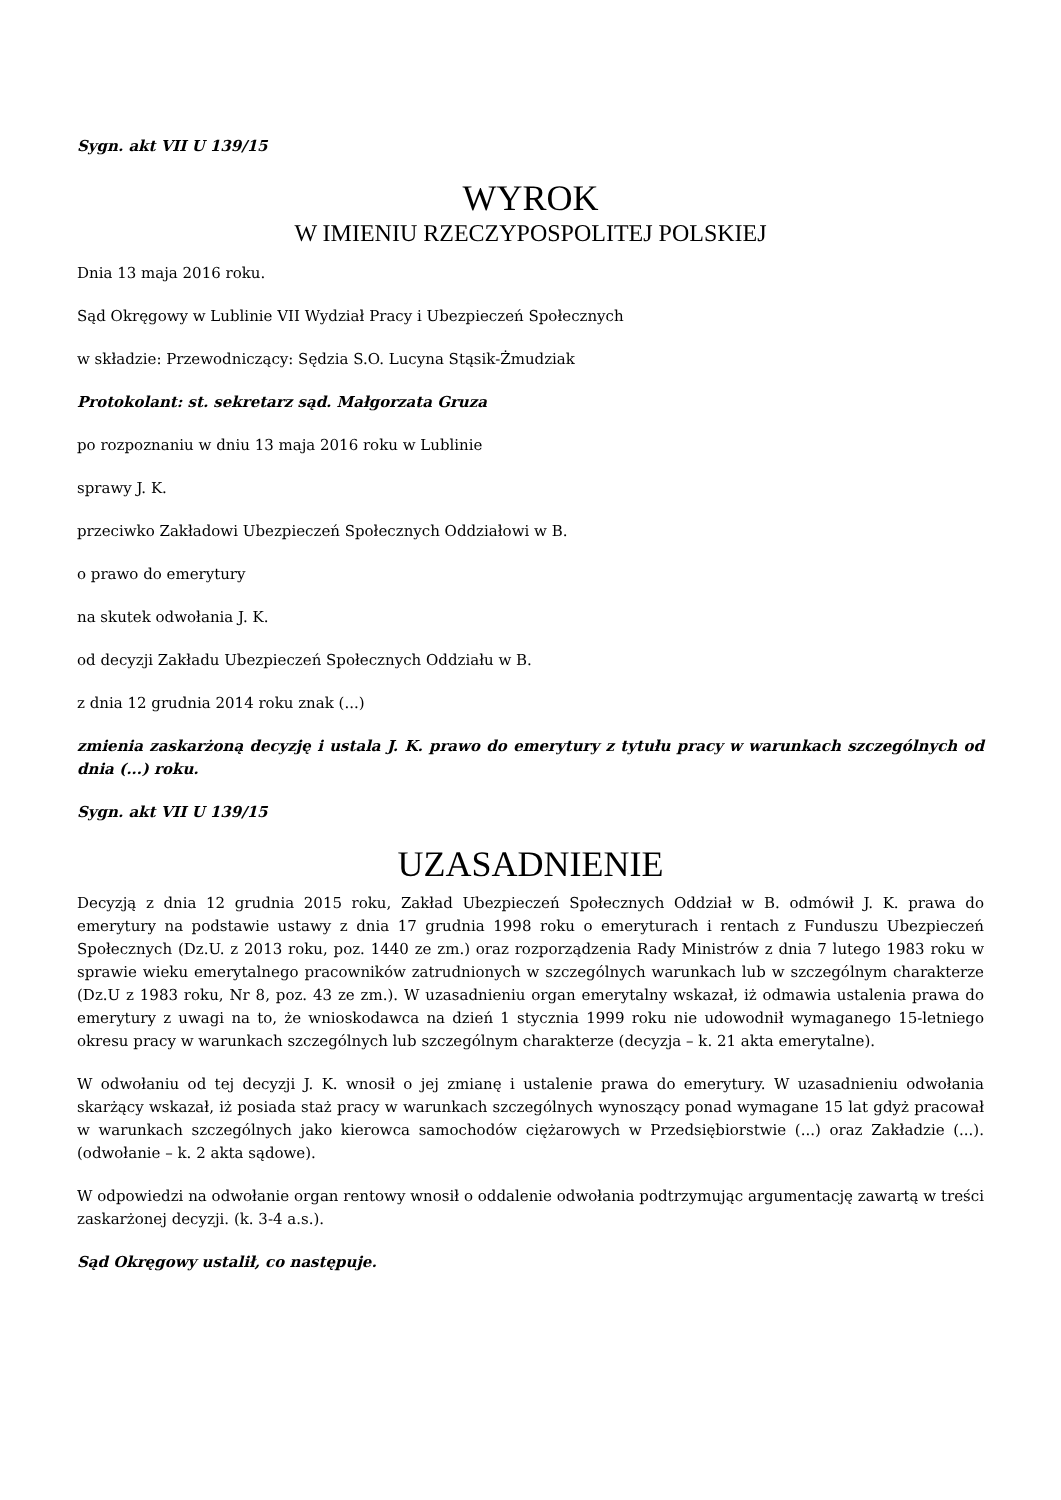Sygn. akt VII U 139/15
WYROK
W IMIENIU RZECZYPOSPOLITEJ POLSKIEJ
Dnia 13 maja 2016 roku.
Sąd Okręgowy w Lublinie VII Wydział Pracy i Ubezpieczeń Społecznych
w składzie: Przewodniczący: Sędzia S.O. Lucyna Stąsik-Żmudziak
Protokolant: st. sekretarz sąd. Małgorzata Gruza
po rozpoznaniu w dniu 13 maja 2016 roku w Lublinie
sprawy J. K.
przeciwko Zakładowi Ubezpieczeń Społecznych Oddziałowi w B.
o prawo do emerytury
na skutek odwołania J. K.
od decyzji Zakładu Ubezpieczeń Społecznych Oddziału w B.
z dnia 12 grudnia 2014 roku znak (...)
zmienia zaskarżoną decyzję i ustala J. K. prawo do emerytury z tytułu pracy w warunkach szczególnych od dnia (...) roku.
Sygn. akt VII U 139/15
UZASADNIENIE
Decyzją z dnia 12 grudnia 2015 roku, Zakład Ubezpieczeń Społecznych Oddział w B. odmówił J. K. prawa do emerytury na podstawie ustawy z dnia 17 grudnia 1998 roku o emeryturach i rentach z Funduszu Ubezpieczeń Społecznych (Dz.U. z 2013 roku, poz. 1440 ze zm.) oraz rozporządzenia Rady Ministrów z dnia 7 lutego 1983 roku w sprawie wieku emerytalnego pracowników zatrudnionych w szczególnych warunkach lub w szczególnym charakterze (Dz.U z 1983 roku, Nr 8, poz. 43 ze zm.). W uzasadnieniu organ emerytalny wskazał, iż odmawia ustalenia prawa do emerytury z uwagi na to, że wnioskodawca na dzień 1 stycznia 1999 roku nie udowodnił wymaganego 15-letniego okresu pracy w warunkach szczególnych lub szczególnym charakterze (decyzja – k. 21 akta emerytalne).
W odwołaniu od tej decyzji J. K. wnosił o jej zmianę i ustalenie prawa do emerytury. W uzasadnieniu odwołania skarżący wskazał, iż posiada staż pracy w warunkach szczególnych wynoszący ponad wymagane 15 lat gdyż pracował w warunkach szczególnych jako kierowca samochodów ciężarowych w Przedsiębiorstwie (...) oraz Zakładzie (...). (odwołanie – k. 2 akta sądowe).
W odpowiedzi na odwołanie organ rentowy wnosił o oddalenie odwołania podtrzymując argumentację zawartą w treści zaskarżonej decyzji. (k. 3-4 a.s.).
Sąd Okręgowy ustalił, co następuje.